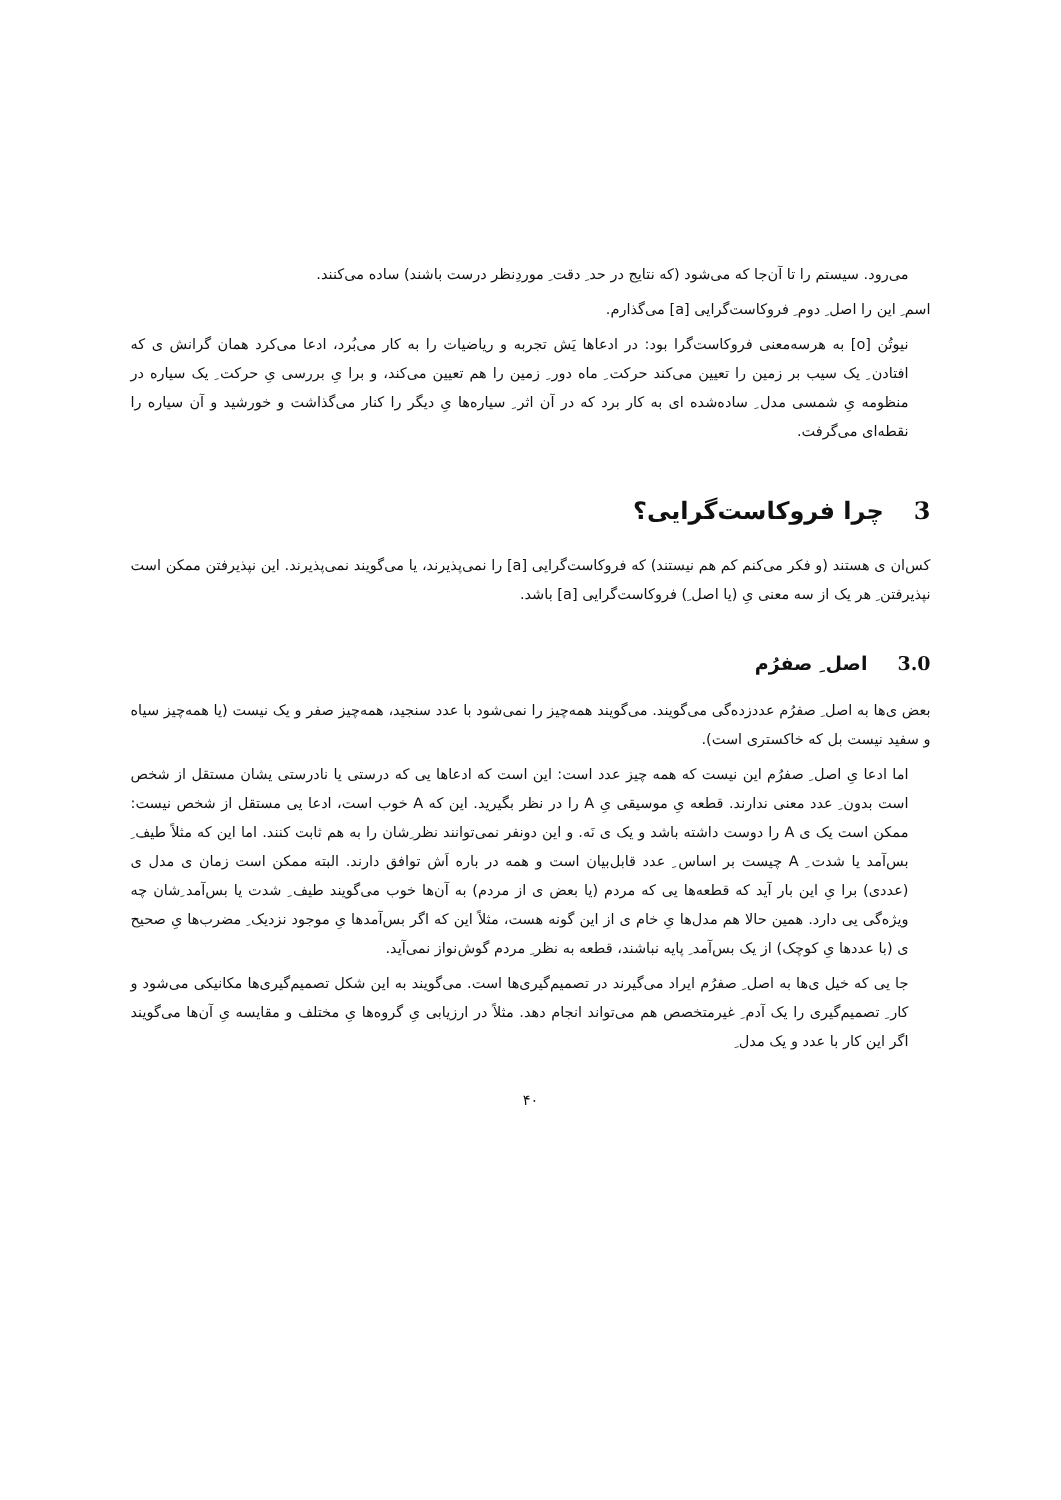می‌رود. سیستم را تا آن‌جا که می‌شود (که نتایج در حد ِ دقت ِ موردِنظر درست باشند) ساده می‌کنند.
اسم ِ این را اصل ِ دوم ِ فروکاست‌گرایی [a] می‌گذارم.
نیوتُن [o] به هرسه‌معنی فروکاست‌گرا بود: در ادعاها یَش تجربه و ریاضیات را به کار می‌بُرد، ادعا می‌کرد همان گرانش ی که افتادن ِ یک سیب بر زمین را تعیین می‌کند حرکت ِ ماه دور ِ زمین را هم تعیین می‌کند، و برا یِ بررسی یِ حرکت ِ یک سیاره در منظومه یِ شمسی مدل ِ ساده‌شده ای به کار برد که در آن اثر ِ سیاره‌ها یِ دیگر را کنار می‌گذاشت و خورشید و آن سیاره را نقطه‌ای می‌گرفت.
3چرا فروکاست‌گرایی؟
کس‌ان ی هستند (و فکر می‌کنم کم هم نیستند) که فروکاست‌گرایی [a] را نمی‌پذیرند، یا می‌گویند نمی‌پذیرند. این نپذیرفتن ممکن است نپذیرفتن ِ هر یک از سه معنی یِ (یا اصل ِ) فروکاست‌گرایی [a] باشد.
3.0اصل ِ صفرُم
بعض ی‌ها به اصل ِ صفرُم عددزده‌گی می‌گویند. می‌گویند همه‌چیز را نمی‌شود با عدد سنجید، همه‌چیز صفر و یک نیست (یا همه‌چیز سیاه و سفید نیست بل که خاکستری است).
اما ادعا یِ اصل ِ صفرُم این نیست که همه چیز عدد است: این است که ادعاها یی که درستی یا نادرستی یشان مستقل از شخص است بدون ِ عدد معنی ندارند. قطعه یِ موسیقی یِ A را در نظر بگیرید. این که A خوب است، ادعا یی مستقل از شخص نیست: ممکن است یک ی A را دوست داشته باشد و یک ی نَه. و این دونفر نمی‌توانند نظر ِشان را به هم ثابت کنند. اما این که مثلاً طیف ِ بس‌آمد یا شدت ِ A چیست بر اساس ِ عدد قابل‌بیان است و همه در باره اَش توافق دارند. البته ممکن است زمان ی مدل ی (عددی) برا یِ این بار آید که قطعه‌ها یی که مردم (یا بعض ی از مردم) به آن‌ها خوب می‌گویند طیف ِ شدت یا بس‌آمد ِشان چه ویژه‌گی یی دارد. همین حالا هم مدل‌ها یِ خام ی از این گونه هست، مثلاً این که اگر بس‌آمدها یِ موجود نزدیک ِ مضرب‌ها یِ صحیح ی (با عددها یِ کوچک) از یک بس‌آمد ِ پایه نباشند، قطعه به نظر ِ مردم گوش‌نواز نمی‌آید.
جا یی که خیل ی‌ها به اصل ِ صفرُم ایراد می‌گیرند در تصمیم‌گیری‌ها است. می‌گویند به این شکل تصمیم‌گیری‌ها مکانیکی می‌شود و کار ِ تصمیم‌گیری را یک آدم ِ غیرمتخصص هم می‌تواند انجام دهد. مثلاً در ارزیابی یِ گروه‌ها یِ مختلف و مقایسه یِ آن‌ها می‌گویند اگر این کار با عدد و یک مدل ِ
۴۰